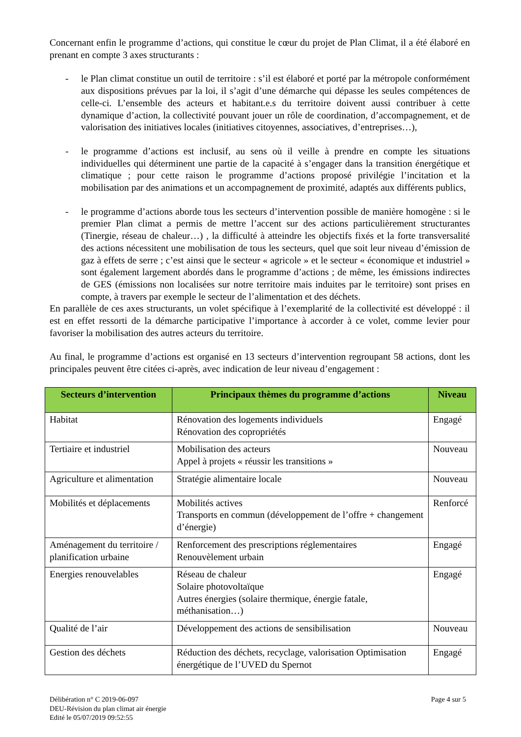Concernant enfin le programme d’actions, qui constitue le cœur du projet de Plan Climat, il a été élaboré en prenant en compte 3 axes structurants :
- le Plan climat constitue un outil de territoire : s’il est élaboré et porté par la métropole conformément aux dispositions prévues par la loi, il s’agit d’une démarche qui dépasse les seules compétences de celle-ci. L’ensemble des acteurs et habitant.e.s du territoire doivent aussi contribuer à cette dynamique d’action, la collectivité pouvant jouer un rôle de coordination, d’accompagnement, et de valorisation des initiatives locales (initiatives citoyennes, associatives, d’entreprises…),
- le programme d’actions est inclusif, au sens où il veille à prendre en compte les situations individuelles qui déterminent une partie de la capacité à s’engager dans la transition énergétique et climatique ; pour cette raison le programme d’actions proposé privilégie l’incitation et la mobilisation par des animations et un accompagnement de proximité, adaptés aux différents publics,
- le programme d’actions aborde tous les secteurs d’intervention possible de manière homogène : si le premier Plan climat a permis de mettre l’accent sur des actions particulièrement structurantes (Tinergie, réseau de chaleur…) , la difficulté à atteindre les objectifs fixés et la forte transversalité des actions nécessitent une mobilisation de tous les secteurs, quel que soit leur niveau d’émission de gaz à effets de serre ; c’est ainsi que le secteur « agricole » et le secteur « économique et industriel » sont également largement abordés dans le programme d’actions ; de même, les émissions indirectes de GES (émissions non localisées sur notre territoire mais induites par le territoire) sont prises en compte, à travers par exemple le secteur de l’alimentation et des déchets.
En parallèle de ces axes structurants, un volet spécifique à l’exemplarité de la collectivité est développé : il est en effet ressorti de la démarche participative l’importance à accorder à ce volet, comme levier pour favoriser la mobilisation des autres acteurs du territoire.
Au final, le programme d’actions est organisé en 13 secteurs d’intervention regroupant 58 actions, dont les principales peuvent être citées ci-après, avec indication de leur niveau d’engagement :
| Secteurs d’intervention | Principaux thèmes du programme d’actions | Niveau |
| --- | --- | --- |
| Habitat | Rénovation des logements individuels Rénovation des copropriétés | Engagé |
| Tertiaire et industriel | Mobilisation des acteurs Appel à projets « réussir les transitions » | Nouveau |
| Agriculture et alimentation | Stratégie alimentaire locale | Nouveau |
| Mobilités et déplacements | Mobilités actives Transports en commun (développement de l’offre + changement d’énergie) | Renforcé |
| Aménagement du territoire / planification urbaine | Renforcement des prescriptions réglementaires Renouvèlement urbain | Engagé |
| Energies renouvelables | Réseau de chaleur Solaire photovoltaïque Autres énergies (solaire thermique, énergie fatale, méthanisation…) | Engagé |
| Qualité de l’air | Développement des actions de sensibilisation | Nouveau |
| Gestion des déchets | Réduction des déchets, recyclage, valorisation Optimisation énergétique de l’UVED du Spernot | Engagé |
Délibération n° C 2019-06-097
DEU-Révision du plan climat air énergie
Edité le 05/07/2019 09:52:55
Page 4 sur 5